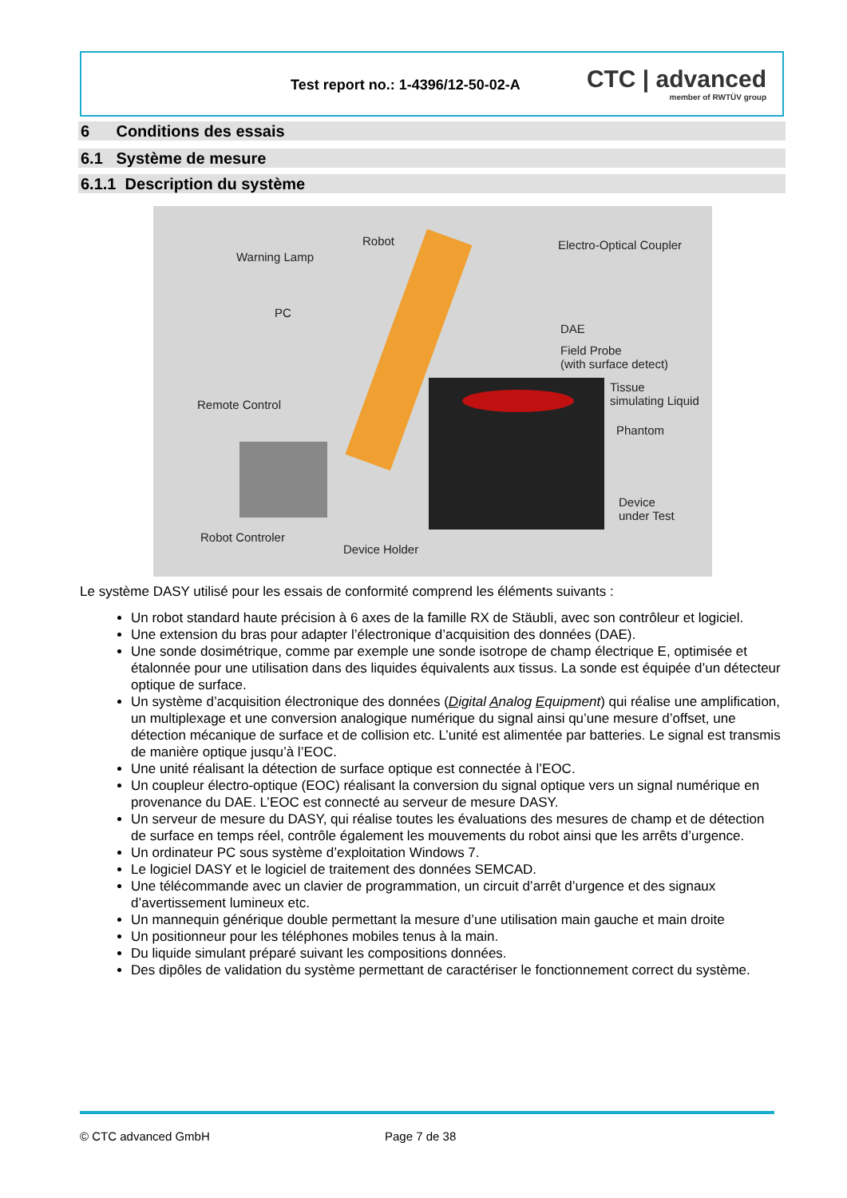Test report no.: 1-4396/12-50-02-A
CTC | advanced
member of RWTÜV group
6 Conditions des essais
6.1 Système de mesure
6.1.1 Description du système
Robot
Warning Lamp
Electro-Optical Coupler
PC
DAE
Field Probe
(with surface detect)
Tissue
simulating Liquid Remote Control
Phantom
Device
under Test
Robot Controler
Device Holder
Le système DASY utilisé pour les essais de conformité comprend les éléments suivants :
Un robot standard haute précision à 6 axes de la famille RX de Stäubli, avec son contrôleur et logiciel.
Une extension du bras pour adapter l’électronique d’acquisition des données (DAE).
Une sonde dosimétrique, comme par exemple une sonde isotrope de champ électrique E, optimisée et étalonnée pour une utilisation dans des liquides équivalents aux tissus. La sonde est équipée d’un détecteur optique de surface.
Un système d’acquisition électronique des données (Digital Analog Equipment) qui réalise une amplification, un multiplexage et une conversion analogique numérique du signal ainsi qu’une mesure d’offset, une détection mécanique de surface et de collision etc. L’unité est alimentée par batteries. Le signal est transmis de manière optique jusqu’à l’EOC.
Une unité réalisant la détection de surface optique est connectée à l’EOC.
Un coupleur électro-optique (EOC) réalisant la conversion du signal optique vers un signal numérique en provenance du DAE. L’EOC est connecté au serveur de mesure DASY.
Un serveur de mesure du DASY, qui réalise toutes les évaluations des mesures de champ et de détection de surface en temps réel, contrôle également les mouvements du robot ainsi que les arrêts d’urgence.
Un ordinateur PC sous système d’exploitation Windows 7.
Le logiciel DASY et le logiciel de traitement des données SEMCAD.
Une télécommande avec un clavier de programmation, un circuit d’arrêt d’urgence et des signaux d’avertissement lumineux etc.
Un mannequin générique double permettant la mesure d’une utilisation main gauche et main droite
Un positionneur pour les téléphones mobiles tenus à la main.
Du liquide simulant préparé suivant les compositions données.
Des dipôles de validation du système permettant de caractériser le fonctionnement correct du système.
© CTC advanced GmbH Page 7 de 38